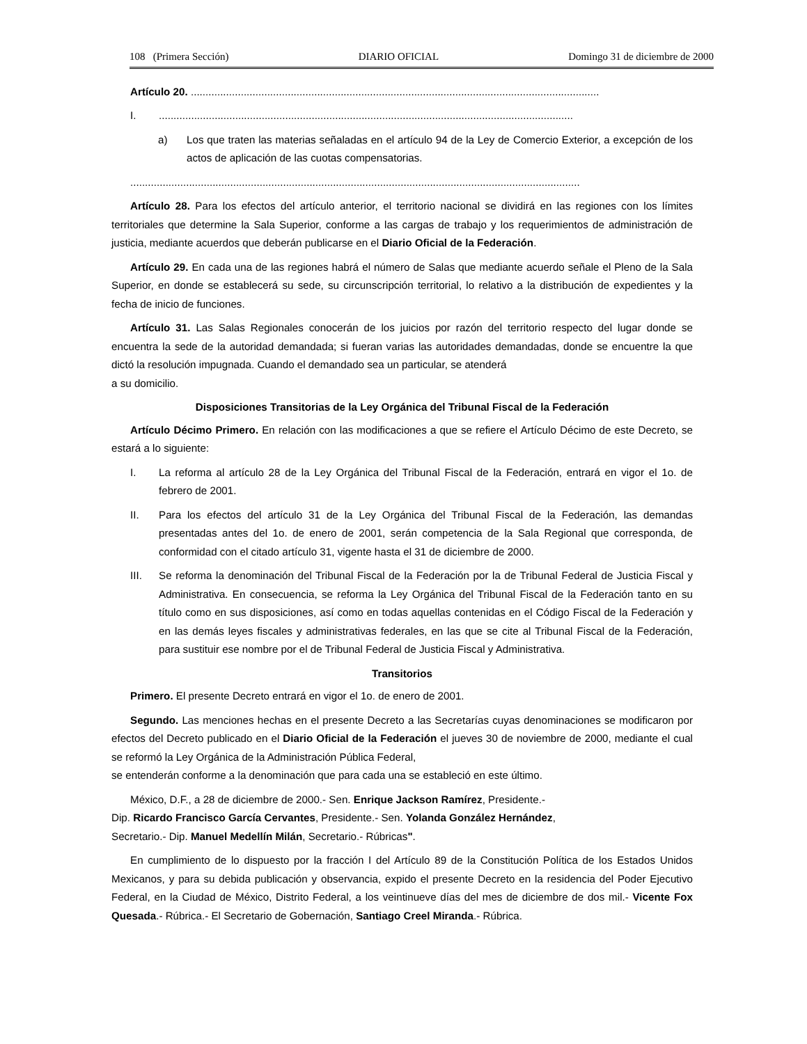108 (Primera Sección) DIARIO OFICIAL Domingo 31 de diciembre de 2000
Artículo 20. ...........................................................................................................................................
I..............................................................................................................................................
a) Los que traten las materias señaladas en el artículo 94 de la Ley de Comercio Exterior, a excepción de los actos de aplicación de las cuotas compensatorias.
.........................................................................................................................................................
Artículo 28. Para los efectos del artículo anterior, el territorio nacional se dividirá en las regiones con los límites territoriales que determine la Sala Superior, conforme a las cargas de trabajo y los requerimientos de administración de justicia, mediante acuerdos que deberán publicarse en el Diario Oficial de la Federación.
Artículo 29. En cada una de las regiones habrá el número de Salas que mediante acuerdo señale el Pleno de la Sala Superior, en donde se establecerá su sede, su circunscripción territorial, lo relativo a la distribución de expedientes y la fecha de inicio de funciones.
Artículo 31. Las Salas Regionales conocerán de los juicios por razón del territorio respecto del lugar donde se encuentra la sede de la autoridad demandada; si fueran varias las autoridades demandadas, donde se encuentre la que dictó la resolución impugnada. Cuando el demandado sea un particular, se atenderá
a su domicilio.
Disposiciones Transitorias de la Ley Orgánica del Tribunal Fiscal de la Federación
Artículo Décimo Primero. En relación con las modificaciones a que se refiere el Artículo Décimo de este Decreto, se estará a lo siguiente:
I. La reforma al artículo 28 de la Ley Orgánica del Tribunal Fiscal de la Federación, entrará en vigor el 1o. de febrero de 2001.
II. Para los efectos del artículo 31 de la Ley Orgánica del Tribunal Fiscal de la Federación, las demandas presentadas antes del 1o. de enero de 2001, serán competencia de la Sala Regional que corresponda, de conformidad con el citado artículo 31, vigente hasta el 31 de diciembre de 2000.
III. Se reforma la denominación del Tribunal Fiscal de la Federación por la de Tribunal Federal de Justicia Fiscal y Administrativa. En consecuencia, se reforma la Ley Orgánica del Tribunal Fiscal de la Federación tanto en su título como en sus disposiciones, así como en todas aquellas contenidas en el Código Fiscal de la Federación y en las demás leyes fiscales y administrativas federales, en las que se cite al Tribunal Fiscal de la Federación, para sustituir ese nombre por el de Tribunal Federal de Justicia Fiscal y Administrativa.
Transitorios
Primero. El presente Decreto entrará en vigor el 1o. de enero de 2001.
Segundo. Las menciones hechas en el presente Decreto a las Secretarías cuyas denominaciones se modificaron por efectos del Decreto publicado en el Diario Oficial de la Federación el jueves 30 de noviembre de 2000, mediante el cual se reformó la Ley Orgánica de la Administración Pública Federal,
se entenderán conforme a la denominación que para cada una se estableció en este último.
México, D.F., a 28 de diciembre de 2000.- Sen. Enrique Jackson Ramírez, Presidente.-
Dip. Ricardo Francisco García Cervantes, Presidente.- Sen. Yolanda González Hernández,
Secretario.- Dip. Manuel Medellín Milán, Secretario.- Rúbricas".
En cumplimiento de lo dispuesto por la fracción I del Artículo 89 de la Constitución Política de los Estados Unidos Mexicanos, y para su debida publicación y observancia, expido el presente Decreto en la residencia del Poder Ejecutivo Federal, en la Ciudad de México, Distrito Federal, a los veintinueve días del mes de diciembre de dos mil.- Vicente Fox Quesada.- Rúbrica.- El Secretario de Gobernación, Santiago Creel Miranda.- Rúbrica.